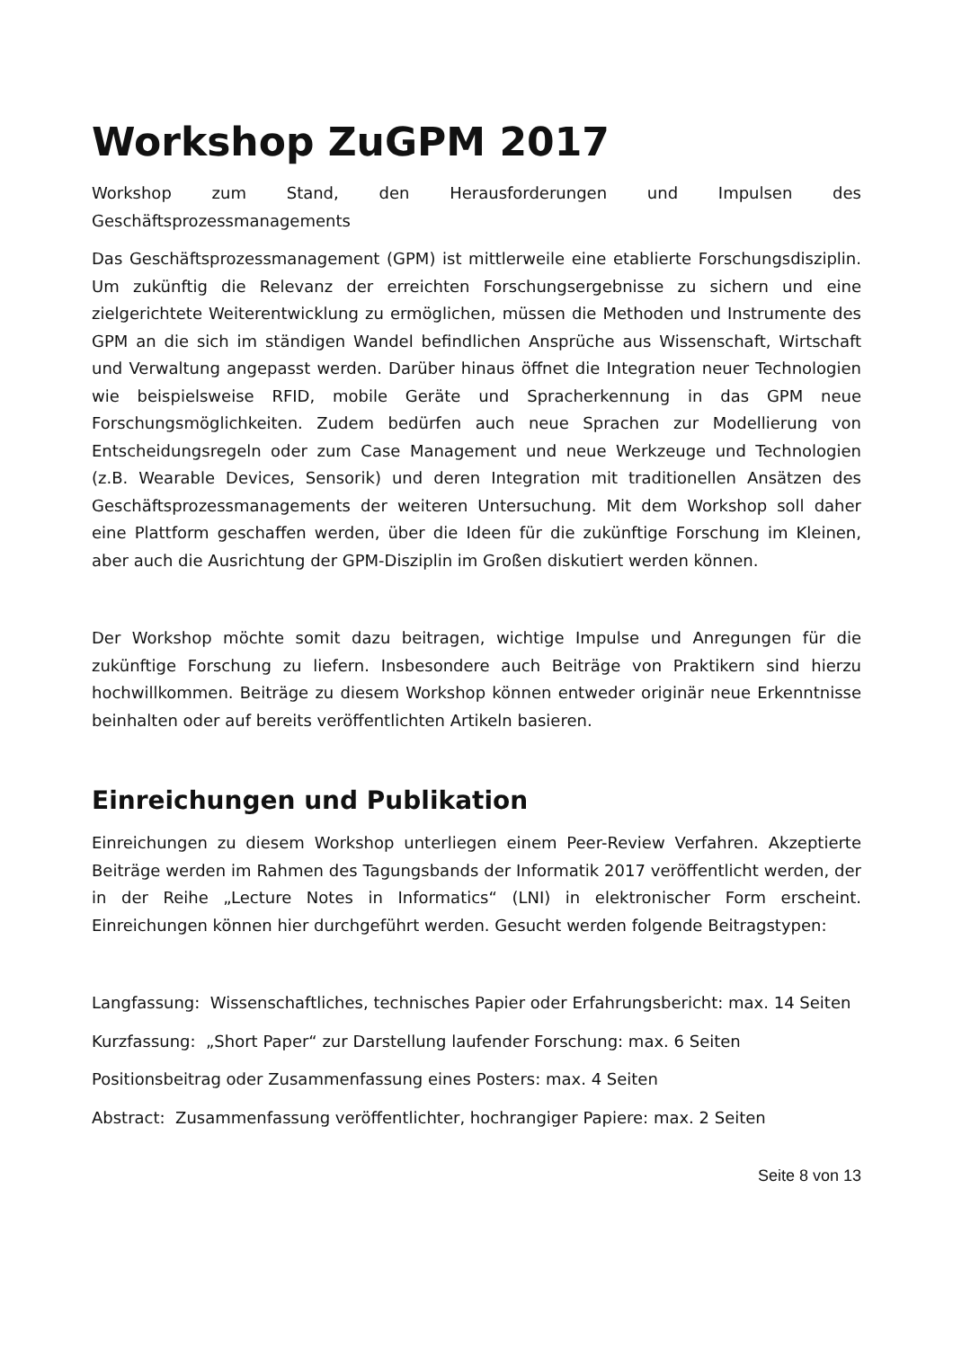Workshop ZuGPM 2017
Workshop zum Stand, den Herausforderungen und Impulsen des Geschäftsprozessmanagements
Das Geschäftsprozessmanagement (GPM) ist mittlerweile eine etablierte Forschungsdisziplin. Um zukünftig die Relevanz der erreichten Forschungsergebnisse zu sichern und eine zielgerichtete Weiterentwicklung zu ermöglichen, müssen die Methoden und Instrumente des GPM an die sich im ständigen Wandel befindlichen Ansprüche aus Wissenschaft, Wirtschaft und Verwaltung angepasst werden. Darüber hinaus öffnet die Integration neuer Technologien wie beispielsweise RFID, mobile Geräte und Spracherkennung in das GPM neue Forschungsmöglichkeiten. Zudem bedürfen auch neue Sprachen zur Modellierung von Entscheidungsregeln oder zum Case Management und neue Werkzeuge und Technologien (z.B. Wearable Devices, Sensorik) und deren Integration mit traditionellen Ansätzen des Geschäftsprozessmanagements der weiteren Untersuchung. Mit dem Workshop soll daher eine Plattform geschaffen werden, über die Ideen für die zukünftige Forschung im Kleinen, aber auch die Ausrichtung der GPM-Disziplin im Großen diskutiert werden können.
Der Workshop möchte somit dazu beitragen, wichtige Impulse und Anregungen für die zukünftige Forschung zu liefern. Insbesondere auch Beiträge von Praktikern sind hierzu hochwillkommen. Beiträge zu diesem Workshop können entweder originär neue Erkenntnisse beinhalten oder auf bereits veröffentlichten Artikeln basieren.
Einreichungen und Publikation
Einreichungen zu diesem Workshop unterliegen einem Peer-Review Verfahren. Akzeptierte Beiträge werden im Rahmen des Tagungsbands der Informatik 2017 veröffentlicht werden, der in der Reihe „Lecture Notes in Informatics“ (LNI) in elektronischer Form erscheint. Einreichungen können hier durchgeführt werden. Gesucht werden folgende Beitragstypen:
Langfassung: Wissenschaftliches, technisches Papier oder Erfahrungsbericht: max. 14 Seiten
Kurzfassung: „Short Paper“ zur Darstellung laufender Forschung: max. 6 Seiten
Positionsbeitrag oder Zusammenfassung eines Posters: max. 4 Seiten
Abstract: Zusammenfassung veröffentlichter, hochrangiger Papiere: max. 2 Seiten
Seite 8 von 13